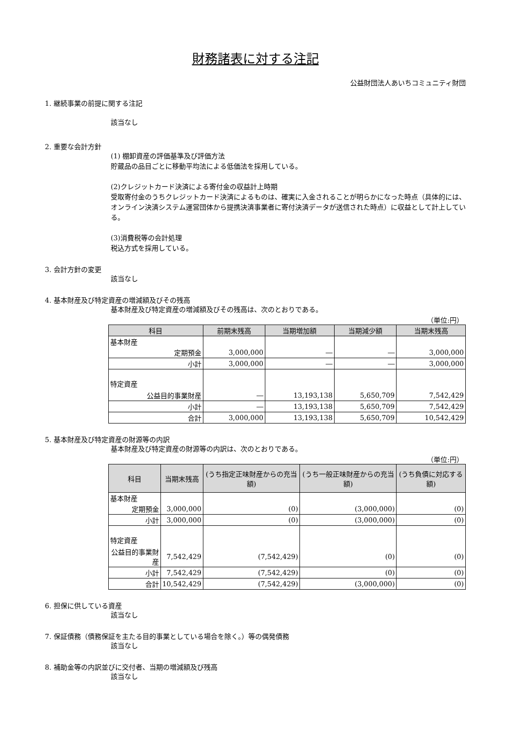財務諸表に対する注記
公益財団法人あいちコミュニティ財団
1. 継続事業の前提に関する注記
該当なし
2. 重要な会計方針
(1) 棚卸資産の評価基準及び評価方法
貯蔵品の品目ごとに移動平均法による低価法を採用している。
(2)クレジットカード決済による寄付金の収益計上時期
受取寄付金のうちクレジットカード決済によるものは、確実に入金されることが明らかになった時点（具体的には、オンライン決済システム運営団体から提携決済事業者に寄付決済データが送信された時点）に収益として計上している。
(3)消費税等の会計処理
税込方式を採用している。
3. 会計方針の変更
該当なし
4. 基本財産及び特定資産の増減額及びその残高
基本財産及び特定資産の増減額及びその残高は、次のとおりである。
（単位:円）
| 科目 | 前期末残高 | 当期増加額 | 当期減少額 | 当期末残高 |
| --- | --- | --- | --- | --- |
| 基本財産 | | | | |
| 定期預金 | 3,000,000 | ― | ― | 3,000,000 |
| 小計 | 3,000,000 | ― | ― | 3,000,000 |
| 特定資産 | | | | |
| 公益目的事業財産 | ― | 13,193,138 | 5,650,709 | 7,542,429 |
| 小計 | ― | 13,193,138 | 5,650,709 | 7,542,429 |
| 合計 | 3,000,000 | 13,193,138 | 5,650,709 | 10,542,429 |
5. 基本財産及び特定資産の財源等の内訳
基本財産及び特定資産の財源等の内訳は、次のとおりである。
（単位:円）
| 科目 | 当期末残高 | (うち指定正味財産からの充当額) | (うち一般正味財産からの充当額) | (うち負債に対応する額) |
| --- | --- | --- | --- | --- |
| 基本財産 | | | | |
| 定期預金 | 3,000,000 | (0) | (3,000,000) | (0) |
| 小計 | 3,000,000 | (0) | (3,000,000) | (0) |
| 特定資産 | | | | |
| 公益目的事業財産 | 7,542,429 | (7,542,429) | (0) | (0) |
| 小計 | 7,542,429 | (7,542,429) | (0) | (0) |
| 合計 | 10,542,429 | (7,542,429) | (3,000,000) | (0) |
6. 担保に供している資産
該当なし
7. 保証債務（債務保証を主たる目的事業としている場合を除く。）等の偶発債務
該当なし
8. 補助金等の内訳並びに交付者、当期の増減額及び残高
該当なし